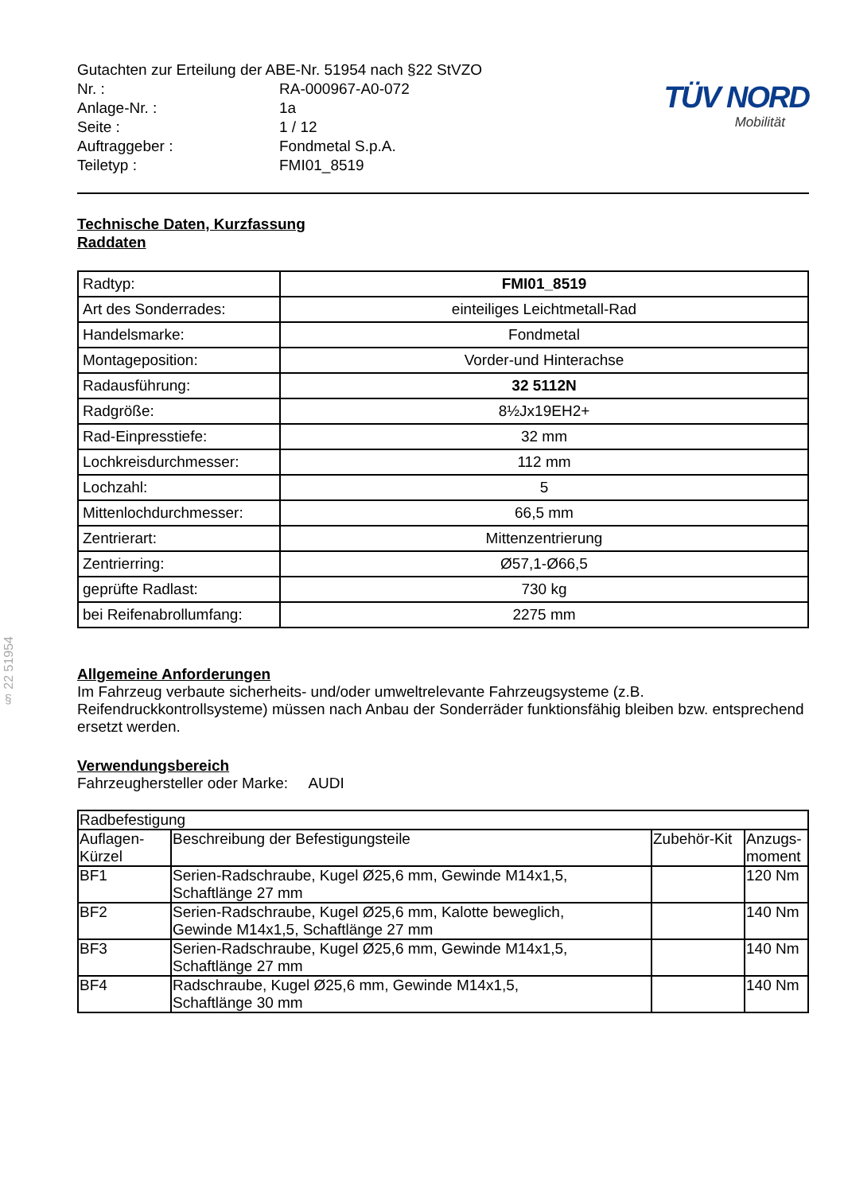§ 22 51954
Gutachten zur Erteilung der ABE-Nr. 51954 nach §22 StVZO
| Nr. : | RA-000967-A0-072 |
| Anlage-Nr. : | 1a |
| Seite : | 1 / 12 |
| Auftraggeber : | Fondmetal S.p.A. |
| Teiletyp : | FMI01_8519 |
TÜV NORD
Mobilität
Technische Daten, Kurzfassung
Raddaten
| Radtyp: | FMI01_8519 |
| Art des Sonderrades: | einteiliges Leichtmetall-Rad |
| Handelsmarke: | Fondmetal |
| Montageposition: | Vorder-und Hinterachse |
| Radausführung: | 32 5112N |
| Radgröße: | 8½Jx19EH2+ |
| Rad-Einpresstiefe: | 32 mm |
| Lochkreisdurchmesser: | 112 mm |
| Lochzahl: | 5 |
| Mittenlochdurchmesser: | 66,5 mm |
| Zentrierart: | Mittenzentrierung |
| Zentrierring: | Ø57,1-Ø66,5 |
| geprüfte Radlast: | 730 kg |
| bei Reifenabrollumfang: | 2275 mm |
Allgemeine Anforderungen
Im Fahrzeug verbaute sicherheits- und/oder umweltrelevante Fahrzeugsysteme (z.B. Reifendruckkontrollsysteme) müssen nach Anbau der Sonderräder funktionsfähig bleiben bzw. entsprechend ersetzt werden.
Verwendungsbereich
Fahrzeughersteller oder Marke: AUDI
| Radbefestigung | | | |
| --- | --- | --- | --- |
| Auflagen- Kürzel | Beschreibung der Befestigungsteile | Zubehör-Kit | Anzugs- moment |
| BF1 | Serien-Radschraube, Kugel Ø25,6 mm, Gewinde M14x1,5, Schaftlänge 27 mm | | 120 Nm |
| BF2 | Serien-Radschraube, Kugel Ø25,6 mm, Kalotte beweglich, Gewinde M14x1,5, Schaftlänge 27 mm | | 140 Nm |
| BF3 | Serien-Radschraube, Kugel Ø25,6 mm, Gewinde M14x1,5, Schaftlänge 27 mm | | 140 Nm |
| BF4 | Radschraube, Kugel Ø25,6 mm, Gewinde M14x1,5, Schaftlänge 30 mm | | 140 Nm |